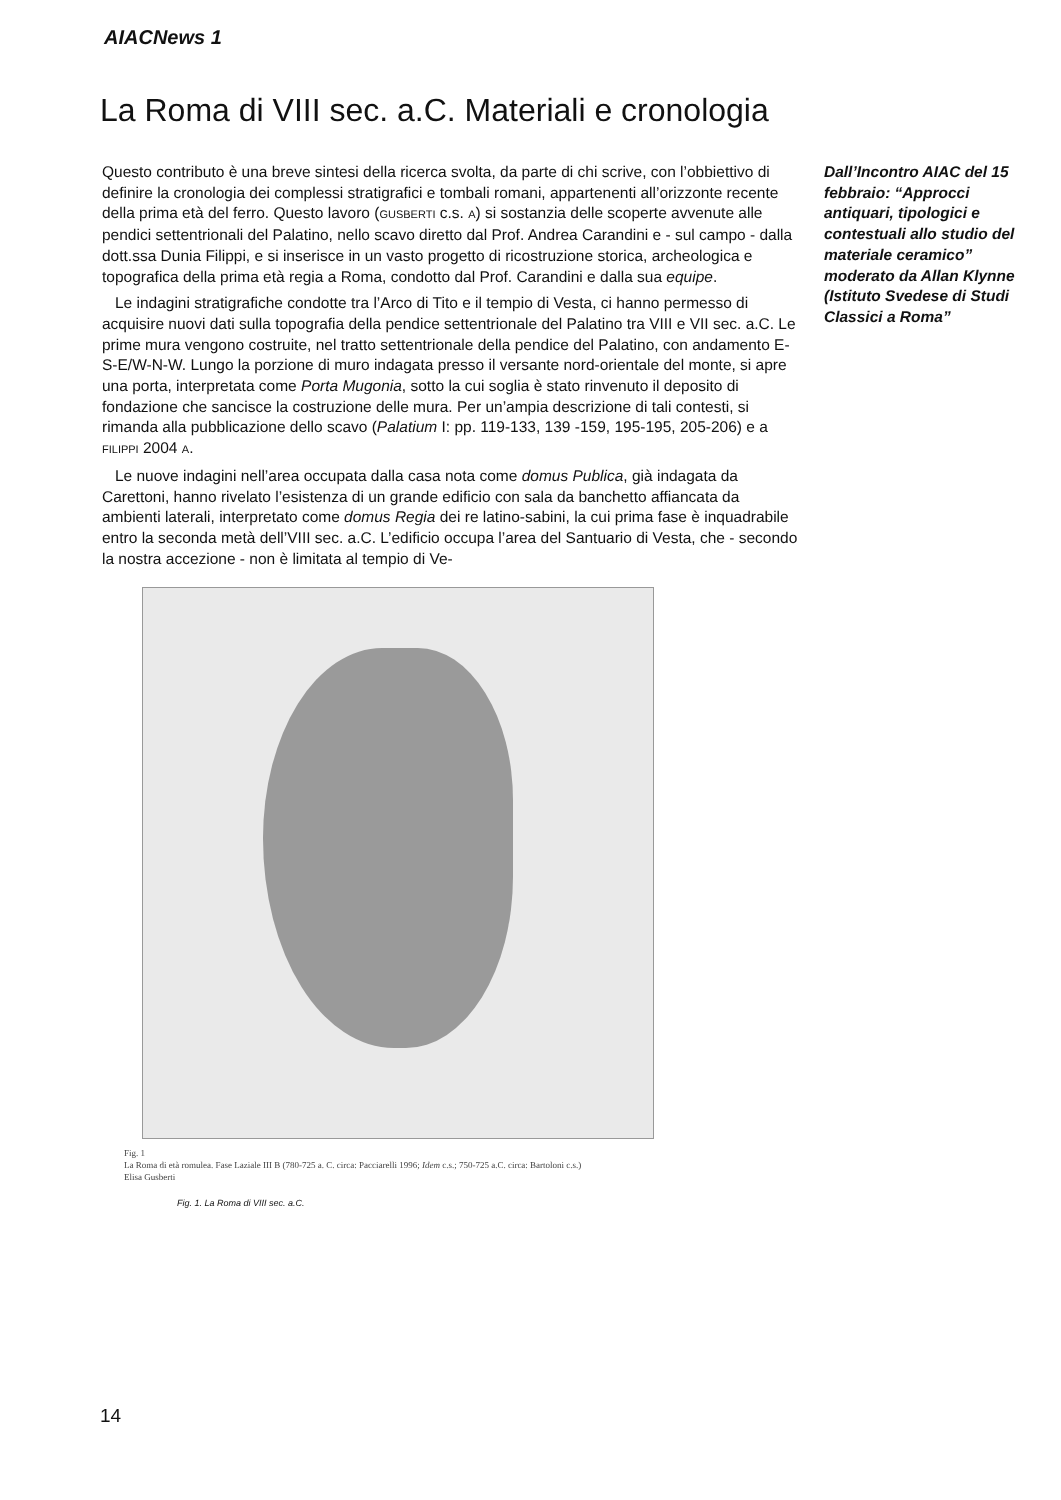AIACNews 1
La Roma di VIII sec. a.C. Materiali e cronologia
Questo contributo è una breve sintesi della ricerca svolta, da parte di chi scrive, con l’obbiettivo di definire la cronologia dei complessi stratigrafici e tombali romani, appartenenti all’orizzonte recente della prima età del ferro. Questo lavoro (GUSBERTI c.s. A) si sostanzia delle scoperte avvenute alle pendici settentrionali del Palatino, nello scavo diretto dal Prof. Andrea Carandini e - sul campo - dalla dott.ssa Dunia Filippi, e si inserisce in un vasto progetto di ricostruzione storica, archeologica e topografica della prima età regia a Roma, condotto dal Prof. Carandini e dalla sua equipe.
Le indagini stratigrafiche condotte tra l’Arco di Tito e il tempio di Vesta, ci hanno permesso di acquisire nuovi dati sulla topografia della pendice settentrionale del Palatino tra VIII e VII sec. a.C. Le prime mura vengono costruite, nel tratto settentrionale della pendice del Palatino, con andamento E-S-E/W-N-W. Lungo la porzione di muro indagata presso il versante nord-orientale del monte, si apre una porta, interpretata come Porta Mugonia, sotto la cui soglia è stato rinvenuto il deposito di fondazione che sancisce la costruzione delle mura. Per un’ampia descrizione di tali contesti, si rimanda alla pubblicazione dello scavo (Palatium I: pp. 119-133, 139 -159, 195-195, 205-206) e a FILIPPI 2004 A.
Le nuove indagini nell’area occupata dalla casa nota come domus Publica, già indagata da Carettoni, hanno rivelato l’esistenza di un grande edificio con sala da banchetto affiancata da ambienti laterali, interpretato come domus Regia dei re latino-sabini, la cui prima fase è inquadrabile entro la seconda metà dell’VIII sec. a.C. L’edificio occupa l’area del Santuario di Vesta, che - secondo la nostra accezione - non è limitata al tempio di Ve-
Fig. 1
La Roma di età romulea. Fase Laziale III B (780-725 a. C. circa: Pacciarelli 1996; Idem c.s.; 750-725 a.C. circa: Bartoloni c.s.)
Elisa Gusberti
Fig. 1. La Roma di VIII sec. a.C.
Dall’Incontro AIAC del 15 febbraio: “Approcci antiquari, tipologici e contestuali allo studio del materiale ceramico” moderato da Allan Klynne (Istituto Svedese di Studi Classici a Roma”
14